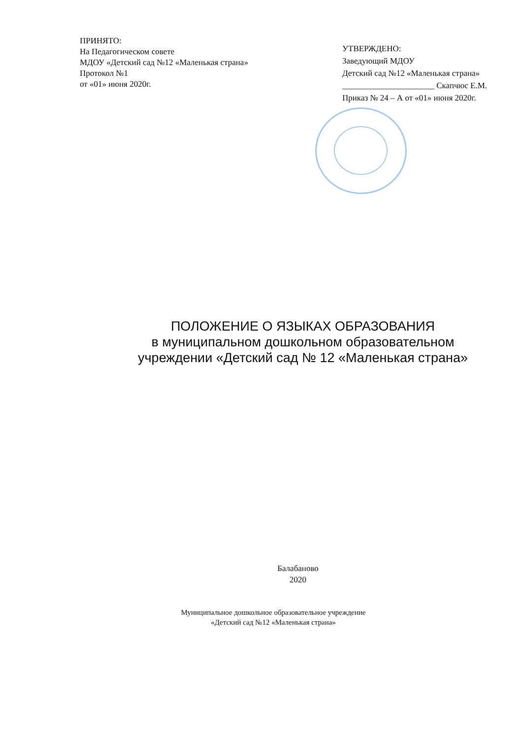ПРИНЯТО:
На Педагогическом совете
МДОУ «Детский сад №12 «Маленькая страна»
Протокол №1
от «01» июня 2020г.
УТВЕРЖДЕНО:
Заведующий МДОУ
Детский сад №12 «Маленькая страна»
______________________ Скапчюс Е.М.
Приказ № 24 – А от «01» июня 2020г.
ПОЛОЖЕНИЕ О ЯЗЫКАХ ОБРАЗОВАНИЯ
в муниципальном дошкольном образовательном
учреждении «Детский сад № 12 «Маленькая страна»
Балабаново
2020
Муниципальное дошкольное образовательное учреждение
«Детский сад №12 «Маленькая страна»